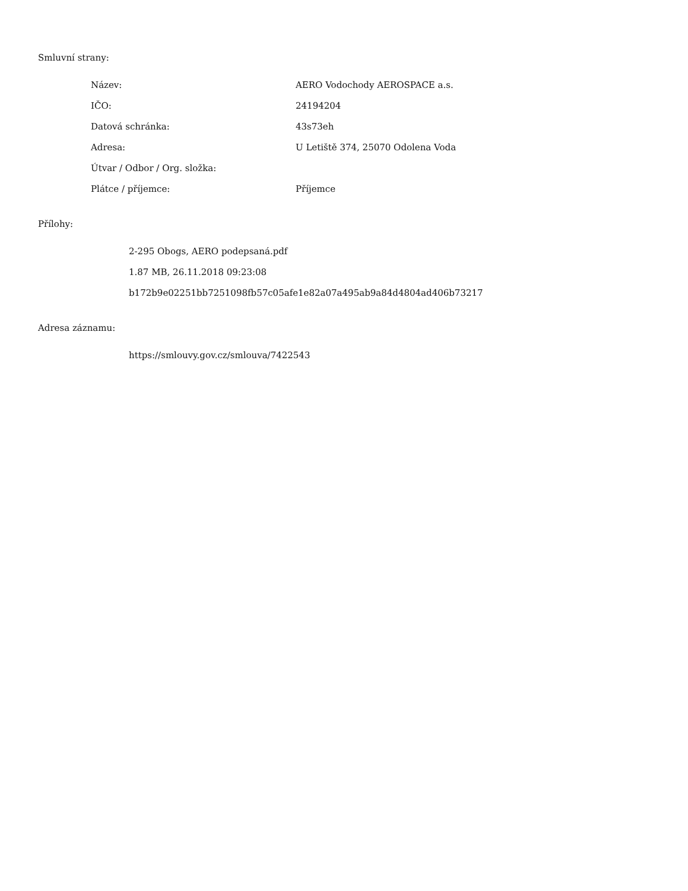Smluvní strany:
| Název: | AERO Vodochody AEROSPACE a.s. |
| IČO: | 24194204 |
| Datová schránka: | 43s73eh |
| Adresa: | U Letiště 374, 25070 Odolena Voda |
| Útvar / Odbor / Org. složka: | |
| Plátce / příjemce: | Příjemce |
Přílohy:
2-295 Obogs, AERO podepsaná.pdf
1.87 MB, 26.11.2018 09:23:08
b172b9e02251bb7251098fb57c05afe1e82a07a495ab9a84d4804ad406b73217
Adresa záznamu:
https://smlouvy.gov.cz/smlouva/7422543